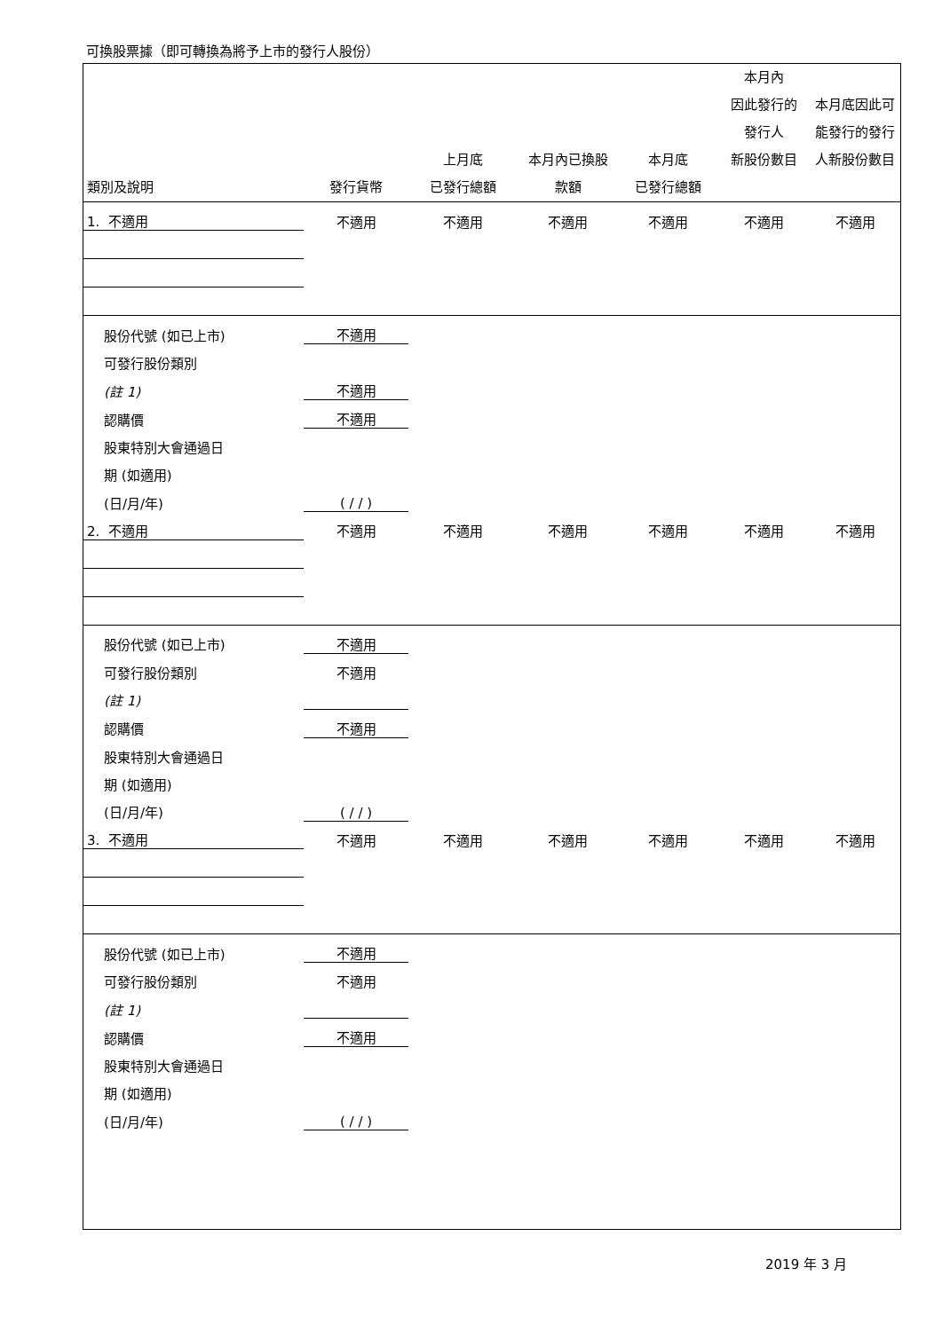可換股票據（即可轉換為將予上市的發行人股份）
| 類別及說明 | 發行貨幣 | 上月底 已發行總額 | 本月內已換股 款額 | 本月底 已發行總額 | 本月內 因此發行的 發行人 新股份數目 | 本月底因此可 能發行的發行 人新股份數目 |
| --- | --- | --- | --- | --- | --- | --- |
| 1. 不適用 | 不適用 | 不適用 | 不適用 | 不適用 | 不適用 | 不適用 |
| 股份代號 (如已上市) | 不適用 | | | | | |
| 可發行股份類別 | | | | | | |
| (註 1) | 不適用 | | | | | |
| 認購價 | 不適用 | | | | | |
| 股東特別大會通過日 | | | | | | |
| 期 (如適用) | | | | | | |
| (日/月/年) | ( / / ) | | | | | |
| 2. 不適用 | 不適用 | 不適用 | 不適用 | 不適用 | 不適用 | 不適用 |
| 股份代號 (如已上市) | 不適用 | | | | | |
| 可發行股份類別 | 不適用 | | | | | |
| (註 1) | | | | | | |
| 認購價 | 不適用 | | | | | |
| 股東特別大會通過日 | | | | | | |
| 期 (如適用) | | | | | | |
| (日/月/年) | ( / / ) | | | | | |
| 3. 不適用 | 不適用 | 不適用 | 不適用 | 不適用 | 不適用 | 不適用 |
| 股份代號 (如已上市) | 不適用 | | | | | |
| 可發行股份類別 | 不適用 | | | | | |
| (註 1) | | | | | | |
| 認購價 | 不適用 | | | | | |
| 股東特別大會通過日 | | | | | | |
| 期 (如適用) | | | | | | |
| (日/月/年) | ( / / ) | | | | | |
2019 年 3 月